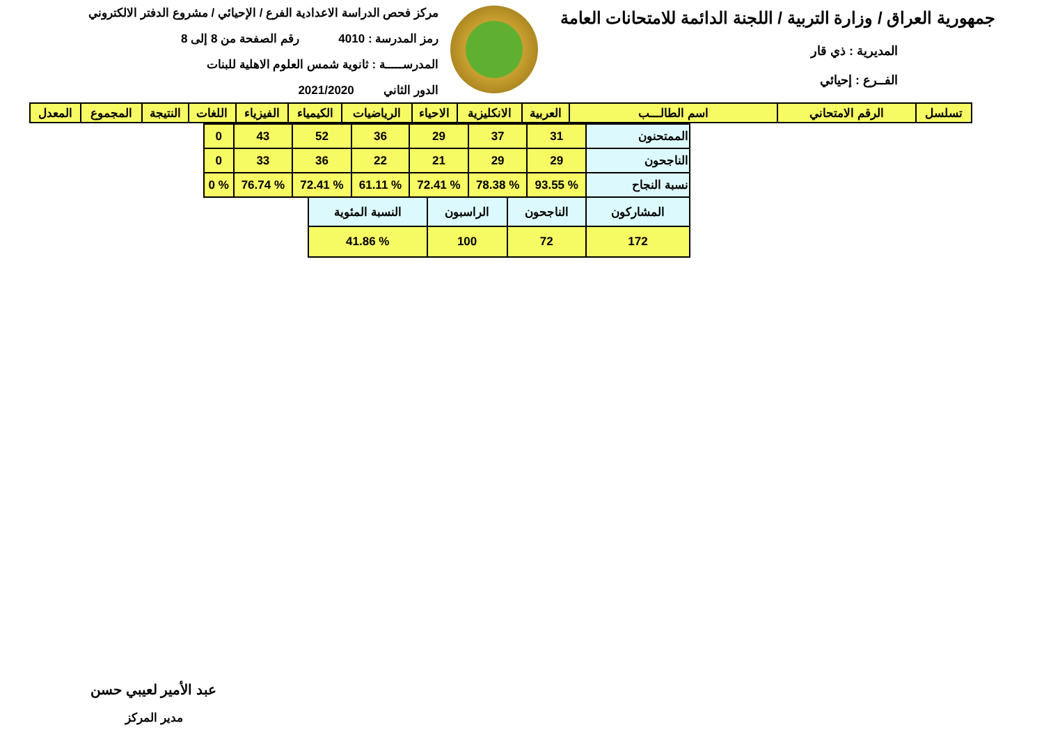جمهورية العراق / وزارة التربية / اللجنة الدائمة للامتحانات العامة
المديرية : ذي قار
الفــرع : إحيائي
مركز فحص الدراسة الاعدادية الفرع / الإحيائي / مشروع الدفتر الالكتروني
رمز المدرسة : 4010 رقم الصفحة من 8 إلى 8
المدرســـــة : ثانوية شمس العلوم الاهلية للبنات
الدور الثاني 2021/2020
| تسلسل | الرقم الامتحاني | اسم الطالـــب | العربية | الانكليزية | الاحياء | الرياضيات | الكيمياء | الفيزياء | اللغات | النتيجة | المجموع | المعدل |
| --- | --- | --- | --- | --- | --- | --- | --- | --- | --- | --- | --- | --- |
| الممتحنون | 31 | 37 | 29 | 36 | 52 | 43 | 0 |
| الناجحون | 29 | 29 | 21 | 22 | 36 | 33 | 0 |
| نسبة النجاح | % 93.55 | % 78.38 | % 72.41 | % 61.11 | % 72.41 | % 76.74 | % 0 |
| المشاركون | الناجحون | الراسبون | النسبة المئوية |
| 172 | 72 | 100 | % 41.86 |
عبد الأمير لعيبي حسن
مدير المركز